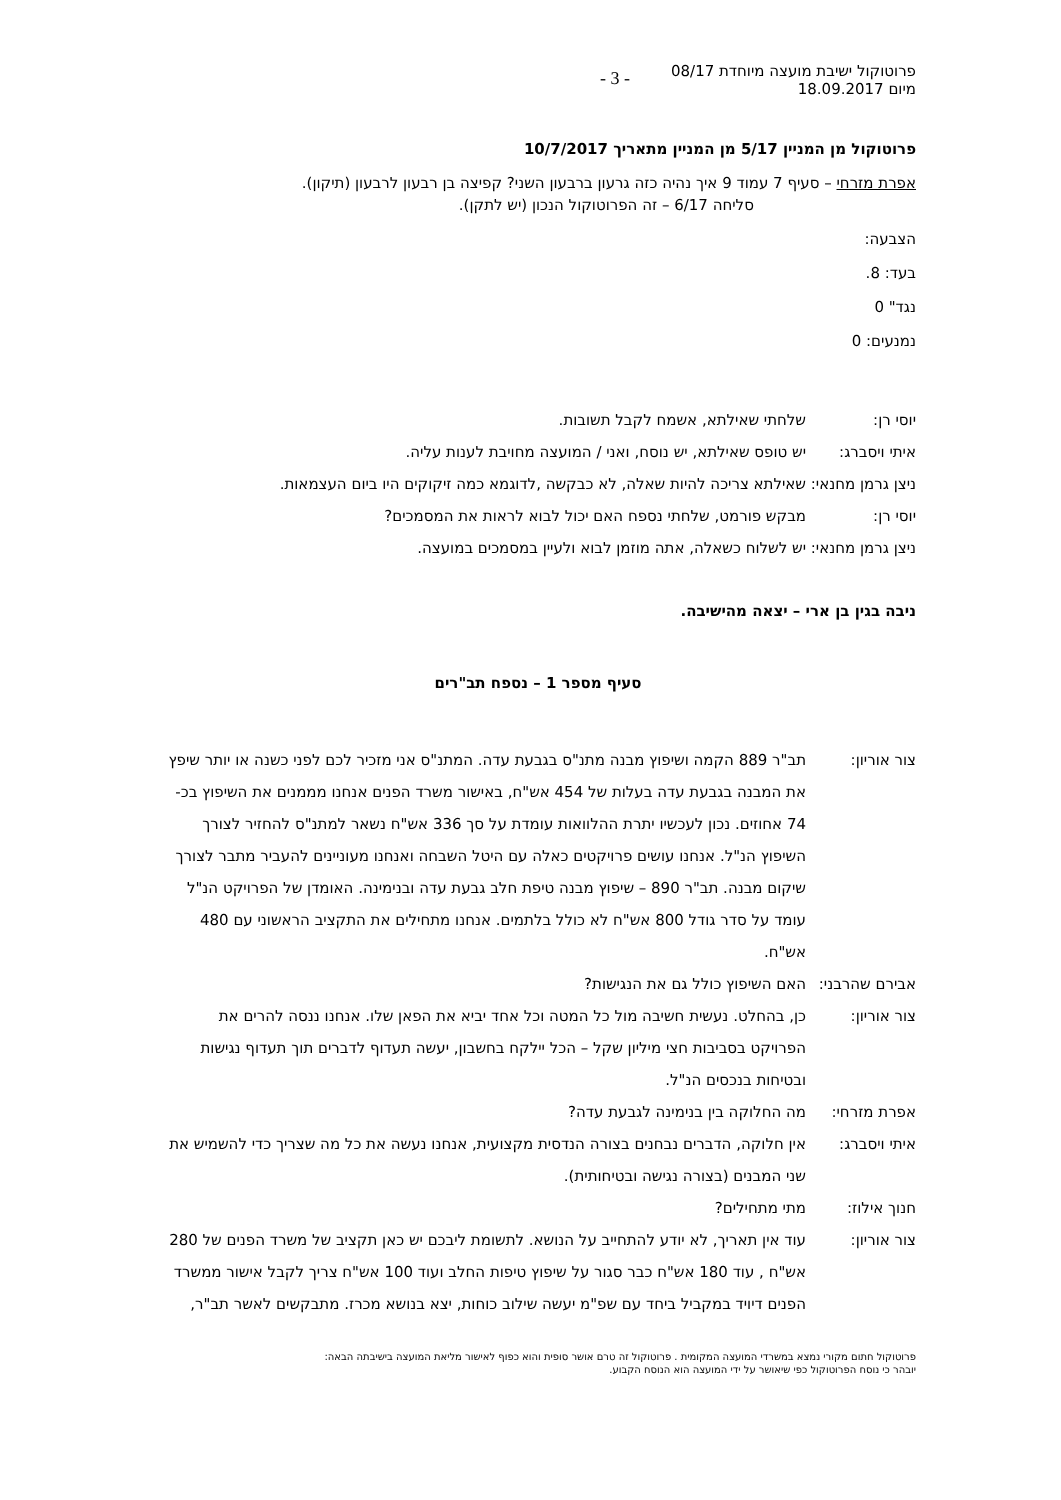פרוטוקול ישיבת מועצה מיוחדת 08/17
מיום 18.09.2017
- 3 -
פרוטוקול מן המניין 5/17 מן המניין מתאריך 10/7/2017
אפרת מזרחי – סעיף 7 עמוד 9 איך נהיה כזה גרעון ברבעון השני? קפיצה בן רבעון לרבעון (תיקון).
סליחה 6/17 – זה הפרוטוקול הנכון (יש לתקן).
הצבעה:
בעד: 8.
נגד" 0
נמנעים: 0
יוסי רן: שלחתי שאילתא, אשמח לקבל תשובות.
איתי ויסברג: יש טופס שאילתא, יש נוסח, ואני / המועצה מחויבת לענות עליה.
ניצן גרמן מחנאי:
שאילתא צריכה להיות שאלה, לא כבקשה ,לדוגמא כמה זיקוקים היו ביום העצמאות.
יוסי רן: מבקש פורמט, שלחתי נספח האם יכול לבוא לראות את המסמכים?
ניצן גרמן מחנאי:
יש לשלוח כשאלה, אתה מוזמן לבוא ולעיין במסמכים במועצה.
ניבה בגין בן ארי – יצאה מהישיבה.
סעיף מספר 1 – נספח תב"רים
צור אוריון: תב"ר 889 הקמה ושיפוץ מבנה מתנ"ס בגבעת עדה. המתנ"ס אני מזכיר לכם לפני כשנה או יותר שיפץ את המבנה בגבעת עדה בעלות של 454 אש"ח, באישור משרד הפנים אנחנו מממנים את השיפוץ בכ- 74 אחוזים. נכון לעכשיו יתרת ההלוואות עומדת על סך 336 אש"ח נשאר למתנ"ס להחזיר לצורך השיפוץ הנ"ל. אנחנו עושים פרויקטים כאלה עם היטל השבחה ואנחנו מעוניינים להעביר מתבר לצורך שיקום מבנה. תב"ר 890 – שיפוץ מבנה טיפת חלב גבעת עדה ובנימינה. האומדן של הפרויקט הנ"ל עומד על סדר גודל 800 אש"ח לא כולל בלתמים. אנחנו מתחילים את התקציב הראשוני עם 480 אש"ח.
אבירם שהרבני:
האם השיפוץ כולל גם את הנגישות?
צור אוריון: כן, בהחלט. נעשית חשיבה מול כל המטה וכל אחד יביא את הפאן שלו. אנחנו ננסה להרים את הפרויקט בסביבות חצי מיליון שקל – הכל יילקח בחשבון, יעשה תעדוף לדברים תוך תעדוף נגישות ובטיחות בנכסים הנ"ל.
אפרת מזרחי: מה החלוקה בין בנימינה לגבעת עדה?
איתי ויסברג: אין חלוקה, הדברים נבחנים בצורה הנדסית מקצועית, אנחנו נעשה את כל מה שצריך כדי להשמיש את שני המבנים (בצורה נגישה ובטיחותית).
חנוך אילוז: מתי מתחילים?
צור אוריון: עוד אין תאריך, לא יודע להתחייב על הנושא. לתשומת ליבכם יש כאן תקציב של משרד הפנים של 280 אש"ח , עוד 180 אש"ח כבר סגור על שיפוץ טיפות החלב ועוד 100 אש"ח צריך לקבל אישור ממשרד הפנים דיויד במקביל ביחד עם שפ"מ יעשה שילוב כוחות, יצא בנושא מכרז. מתבקשים לאשר תב"ר,
פרוטוקול חתום מקורי נמצא במשרדי המועצה המקומית . פרוטוקול זה טרם אושר סופית והוא כפוף לאישור מליאת המועצה בישיבתה הבאה:
יובהר כי נוסח הפרוטוקול כפי שיאושר על ידי המועצה הוא הנוסח הקבוע.